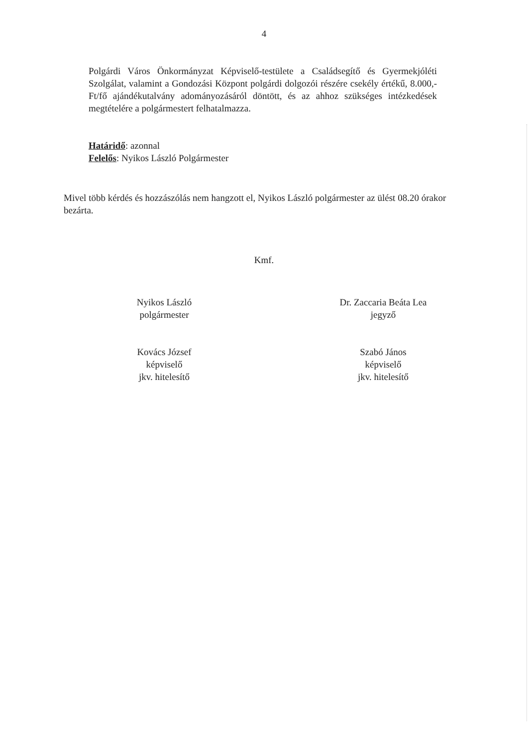4
Polgárdi Város Önkormányzat Képviselő-testülete a Családsegítő és Gyermekjóléti Szolgálat, valamint a Gondozási Központ polgárdi dolgozói részére csekély értékű, 8.000,-Ft/fő ajándékutalvány adományozásáról döntött, és az ahhoz szükséges intézkedések megtételére a polgármestert felhatalmazza.
Határidő: azonnal
Felelős: Nyikos László Polgármester
Mivel több kérdés és hozzászólás nem hangzott el, Nyikos László polgármester az ülést 08.20 órakor bezárta.
Kmf.
Nyikos László
polgármester
Dr. Zaccaria Beáta Lea
jegyző
Kovács József
képviselő
jkv. hitelesítő
Szabó János
képviselő
jkv. hitelesítő